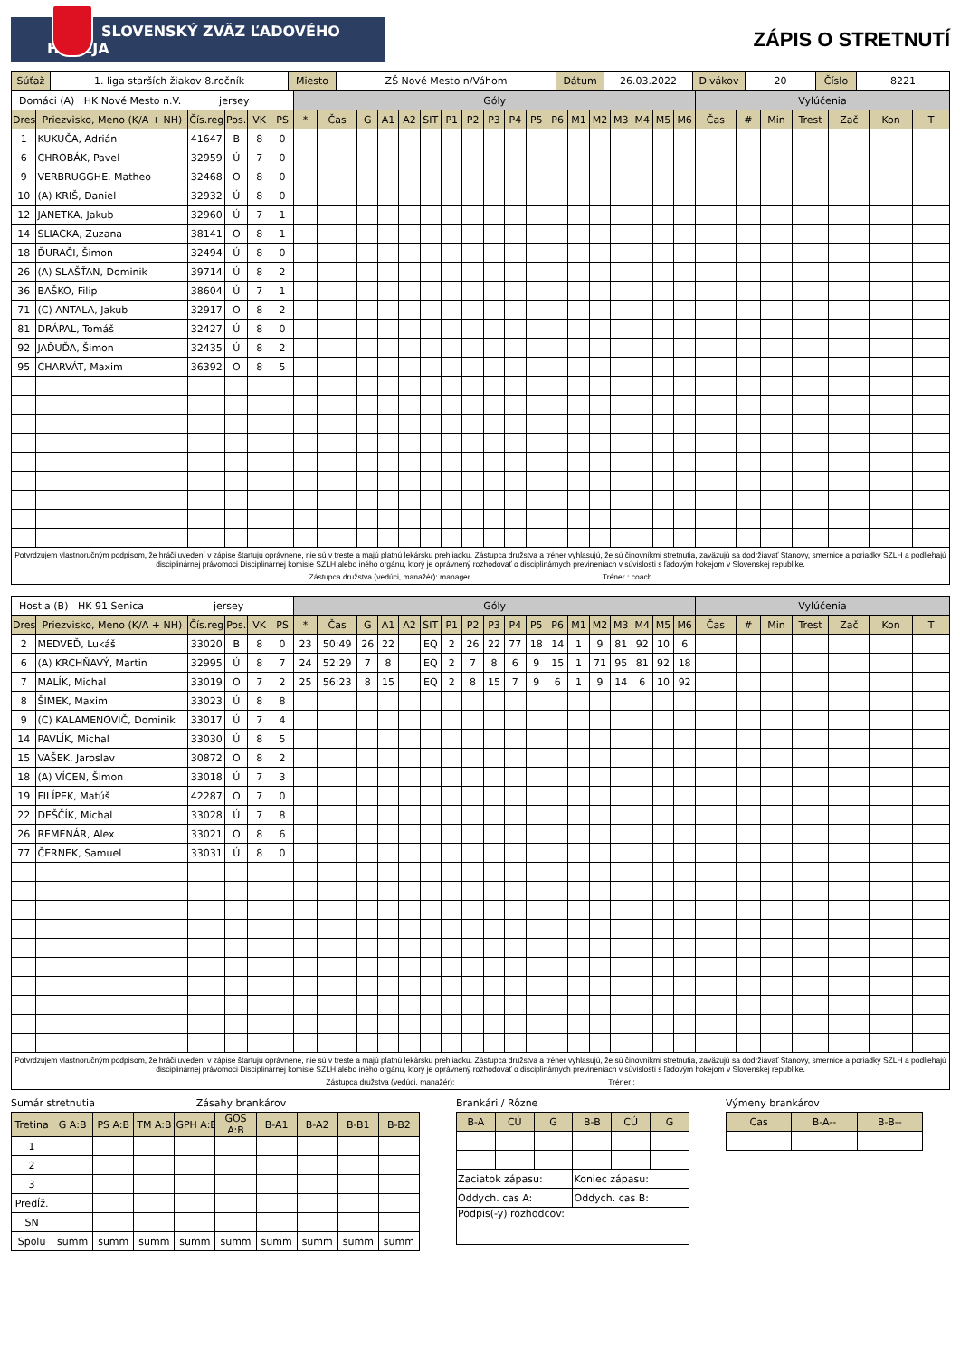SLOVENSKÝ ZVÄZ ĽADOVÉHO HOKEJA
ZÁPIS O STRETNUTÍ
| Súťaž | 1. liga starších žiakov 8.ročník | Miesto | ZŠ Nové Mesto n/Váhom | Dátum | 26.03.2022 | Divákov | 20 | Číslo | 8221 |
| Domáci (A) HK Nové Mesto n.V. jersey | | | | | | Góly | | | | | | | | | | | | | | | | | | Vylúčenia | | | | | | |
| Dres | Priezvisko, Meno (K/A + NH) | Čís.reg | Pos. | VK | PS | * | Čas | G | A1 | A2 | SIT | P1 | P2 | P3 | P4 | P5 | P6 | M1 | M2 | M3 | M4 | M5 | M6 | Čas | # | Min | Trest | Zač | Kon | T |
| 1 | KUKUČA, Adrián | 41647 | B | 8 | 0 | | | | | | | | | | | | | | | | | | | | | | | | | |
| 6 | CHROBÁK, Pavel | 32959 | Ú | 7 | 0 | | | | | | | | | | | | | | | | | | | | | | | | | |
| 9 | VERBRUGGHE, Matheo | 32468 | O | 8 | 0 | | | | | | | | | | | | | | | | | | | | | | | | | |
| 10 | (A) KRIŠ, Daniel | 32932 | Ú | 8 | 0 | | | | | | | | | | | | | | | | | | | | | | | | | |
| 12 | JANETKA, Jakub | 32960 | Ú | 7 | 1 | | | | | | | | | | | | | | | | | | | | | | | | | |
| 14 | SLIACKA, Zuzana | 38141 | O | 8 | 1 | | | | | | | | | | | | | | | | | | | | | | | | | |
| 18 | ĎURAČI, Šimon | 32494 | Ú | 8 | 0 | | | | | | | | | | | | | | | | | | | | | | | | | |
| 26 | (A) SLAŠŤAN, Dominik | 39714 | Ú | 8 | 2 | | | | | | | | | | | | | | | | | | | | | | | | | |
| 36 | BAŠKO, Filip | 38604 | Ú | 7 | 1 | | | | | | | | | | | | | | | | | | | | | | | | | |
| 71 | (C) ANTALA, Jakub | 32917 | O | 8 | 2 | | | | | | | | | | | | | | | | | | | | | | | | | |
| 81 | DRÁPAL, Tomáš | 32427 | Ú | 8 | 0 | | | | | | | | | | | | | | | | | | | | | | | | | |
| 92 | JAĎUĎA, Šimon | 32435 | Ú | 8 | 2 | | | | | | | | | | | | | | | | | | | | | | | | | |
| 95 | CHARVÁT, Maxim | 36392 | O | 8 | 5 | | | | | | | | | | | | | | | | | | | | | | | | | |
Potvrdzujem vlastnoručným podpisom, že hráči uvedení v zápise štartujú oprávnene, nie sú v treste a majú platnú lekársku prehliadku. Zástupca družstva a tréner vyhlasujú, že sú činovníkmi stretnutia, zaväzujú sa dodržiavať Stanovy, smernice a poriadky SZLH a podliehajú disciplinárnej právomoci Disciplinárnej komisie SZLH alebo iného orgánu, ktorý je oprávnený rozhodovať o disciplinárnych previneniach v súvislosti s ľadovým hokejom v Slovenskej republike.
Zástupca družstva (vedúci, manažér): manager Tréner : coach
| Hostia (B) HK 91 Senica jersey | | | | | | Góly | | | | | | | | | | | | | | | | | | Vylúčenia | | | | | | |
| Dres | Priezvisko, Meno (K/A + NH) | Čís.reg | Pos. | VK | PS | * | Čas | G | A1 | A2 | SIT | P1 | P2 | P3 | P4 | P5 | P6 | M1 | M2 | M3 | M4 | M5 | M6 | Čas | # | Min | Trest | Zač | Kon | T |
| 2 | MEDVEĎ, Lukáš | 33020 | B | 8 | 0 | 23 | 50:49 | 26 | 22 | | EQ | 2 | 26 | 22 | 77 | 18 | 14 | 1 | 9 | 81 | 92 | 10 | 6 | | | | | | | |
| 6 | (A) KRCHŇAVÝ, Martin | 32995 | Ú | 8 | 7 | 24 | 52:29 | 7 | 8 | | EQ | 2 | 7 | 8 | 6 | 9 | 15 | 1 | 71 | 95 | 81 | 92 | 18 | | | | | | | |
| 7 | MALÍK, Michal | 33019 | O | 7 | 2 | 25 | 56:23 | 8 | 15 | | EQ | 2 | 8 | 15 | 7 | 9 | 6 | 1 | 9 | 14 | 6 | 10 | 92 | | | | | | | |
| 8 | ŠIMEK, Maxim | 33023 | Ú | 8 | 8 | | | | | | | | | | | | | | | | | | | | | | | | | |
| 9 | (C) KALAMENOVIČ, Dominik | 33017 | Ú | 7 | 4 | | | | | | | | | | | | | | | | | | | | | | | | | |
| 14 | PAVLÍK, Michal | 33030 | Ú | 8 | 5 | | | | | | | | | | | | | | | | | | | | | | | | | |
| 15 | VAŠEK, Jaroslav | 30872 | O | 8 | 2 | | | | | | | | | | | | | | | | | | | | | | | | | |
| 18 | (A) VÍCEN, Šimon | 33018 | Ú | 7 | 3 | | | | | | | | | | | | | | | | | | | | | | | | | |
| 19 | FILÍPEK, Matúš | 42287 | O | 7 | 0 | | | | | | | | | | | | | | | | | | | | | | | | | |
| 22 | DEŠČÍK, Michal | 33028 | Ú | 7 | 8 | | | | | | | | | | | | | | | | | | | | | | | | | |
| 26 | REMENÁR, Alex | 33021 | O | 8 | 6 | | | | | | | | | | | | | | | | | | | | | | | | | |
| 77 | ČERNEK, Samuel | 33031 | Ú | 8 | 0 | | | | | | | | | | | | | | | | | | | | | | | | | |
Potvrdzujem vlastnoručným podpisom, že hráči uvedení v zápise štartujú oprávnene, nie sú v treste a majú platnú lekársku prehliadku. Zástupca družstva a tréner vyhlasujú, že sú činovníkmi stretnutia, zaväzujú sa dodržiavať Stanovy, smernice a poriadky SZLH a podliehajú disciplinárnej právomoci Disciplinárnej komisie SZLH alebo iného orgánu, ktorý je oprávnený rozhodovať o disciplinárnych previneniach v súvislosti s ľadovým hokejom v Slovenskej republike.
Zástupca družstva (vedúci, manažér): Tréner :
Sumár stretnutia Zásahy brankárov
| Tretina | G A:B | PS A:B | TM A:B | GPH A:B | GOS A:B | B-A1 | B-A2 | B-B1 | B-B2 |
| --- | --- | --- | --- | --- | --- | --- | --- | --- | --- |
| 1 | | | | | | | | | |
| 2 | | | | | | | | | |
| 3 | | | | | | | | | |
| Predĺž. | | | | | | | | | |
| SN | | | | | | | | | |
| Spolu | summ | summ | summ | summ | summ | summ | summ | summ | summ |
Brankári / Rôzne
| B-A | CÚ | G | B-B | CÚ | G |
| --- | --- | --- | --- | --- | --- |
| Zaciatok zápasu: | | | Koniec zápasu: | | |
| Oddych. cas A: | | | Oddych. cas B: | | |
| Podpis(-y) rozhodcov: | | | | | |
Výmeny brankárov
| Cas | B-A-- | B-B-- |
| --- | --- | --- |